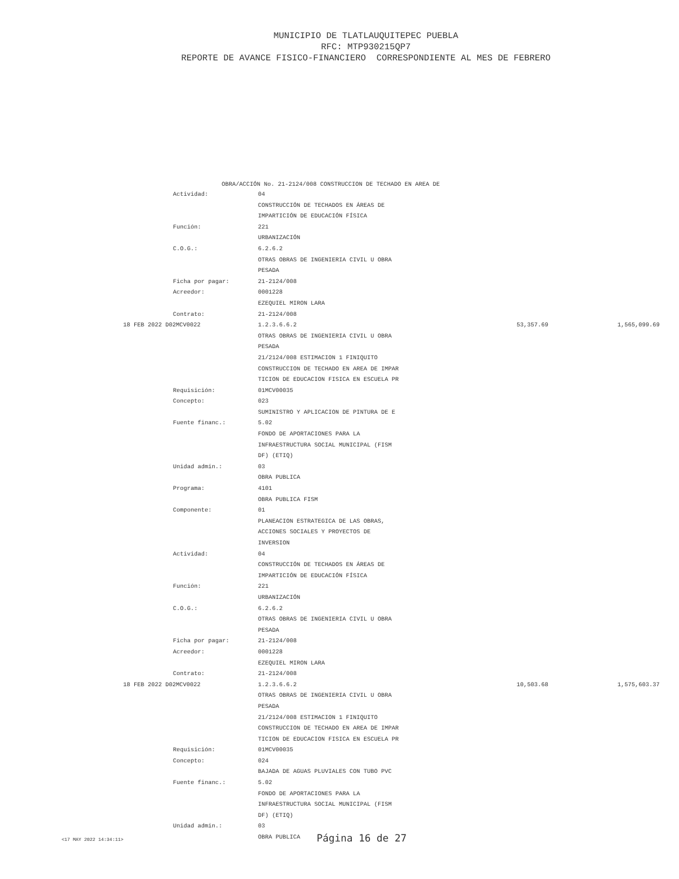MUNICIPIO DE TLATLAUQUITEPEC PUEBLA
RFC: MTP930215QP7
REPORTE DE AVANCE FISICO-FINANCIERO CORRESPONDIENTE AL MES DE FEBRERO
OBRA/ACCIÓN No. 21-2124/008 CONSTRUCCION DE TECHADO EN AREA DE
| Actividad: | 04 | | |
| | CONSTRUCCIÓN DE TECHADOS EN ÁREAS DE | | |
| | IMPARTICIÓN DE EDUCACIÓN FÍSICA | | |
| Función: | 221 | | |
| | URBANIZACIÓN | | |
| C.O.G.: | 6.2.6.2 | | |
| | OTRAS OBRAS DE INGENIERIA CIVIL U OBRA | | |
| | PESADA | | |
| Ficha por pagar: | 21-2124/008 | | |
| Acreedor: | 0001228 | | |
| | EZEQUIEL MIRON LARA | | |
| Contrato: | 21-2124/008 | | |
| 18 FEB 2022 D02MCV0022 | 1.2.3.6.6.2 | 53,357.69 | 1,565,099.69 |
| | OTRAS OBRAS DE INGENIERIA CIVIL U OBRA | | |
| | PESADA | | |
| | 21/2124/008 ESTIMACION 1 FINIQUITO | | |
| | CONSTRUCCION DE TECHADO EN AREA DE IMPAR | | |
| | TICION DE EDUCACION FISICA EN ESCUELA PR | | |
| Requisición: | 01MCV00035 | | |
| Concepto: | 023 | | |
| | SUMINISTRO Y APLICACION DE PINTURA DE E | | |
| Fuente financ.: | 5.02 | | |
| | FONDO DE APORTACIONES PARA LA | | |
| | INFRAESTRUCTURA SOCIAL MUNICIPAL (FISM | | |
| | DF) (ETIQ) | | |
| Unidad admin.: | 03 | | |
| | OBRA PUBLICA | | |
| Programa: | 4101 | | |
| | OBRA PUBLICA FISM | | |
| Componente: | 01 | | |
| | PLANEACION ESTRATEGICA DE LAS OBRAS, | | |
| | ACCIONES SOCIALES Y PROYECTOS DE | | |
| | INVERSION | | |
| Actividad: | 04 | | |
| | CONSTRUCCIÓN DE TECHADOS EN ÁREAS DE | | |
| | IMPARTICIÓN DE EDUCACIÓN FÍSICA | | |
| Función: | 221 | | |
| | URBANIZACIÓN | | |
| C.O.G.: | 6.2.6.2 | | |
| | OTRAS OBRAS DE INGENIERIA CIVIL U OBRA | | |
| | PESADA | | |
| Ficha por pagar: | 21-2124/008 | | |
| Acreedor: | 0001228 | | |
| | EZEQUIEL MIRON LARA | | |
| Contrato: | 21-2124/008 | | |
| 18 FEB 2022 D02MCV0022 | 1.2.3.6.6.2 | 10,503.68 | 1,575,603.37 |
| | OTRAS OBRAS DE INGENIERIA CIVIL U OBRA | | |
| | PESADA | | |
| | 21/2124/008 ESTIMACION 1 FINIQUITO | | |
| | CONSTRUCCION DE TECHADO EN AREA DE IMPAR | | |
| | TICION DE EDUCACION FISICA EN ESCUELA PR | | |
| Requisición: | 01MCV00035 | | |
| Concepto: | 024 | | |
| | BAJADA DE AGUAS PLUVIALES CON TUBO PVC | | |
| Fuente financ.: | 5.02 | | |
| | FONDO DE APORTACIONES PARA LA | | |
| | INFRAESTRUCTURA SOCIAL MUNICIPAL (FISM | | |
| | DF) (ETIQ) | | |
| Unidad admin.: | 03 | | |
| | OBRA PUBLICA | | |
<17 MAY 2022 14:34:11> Página 16 de 27